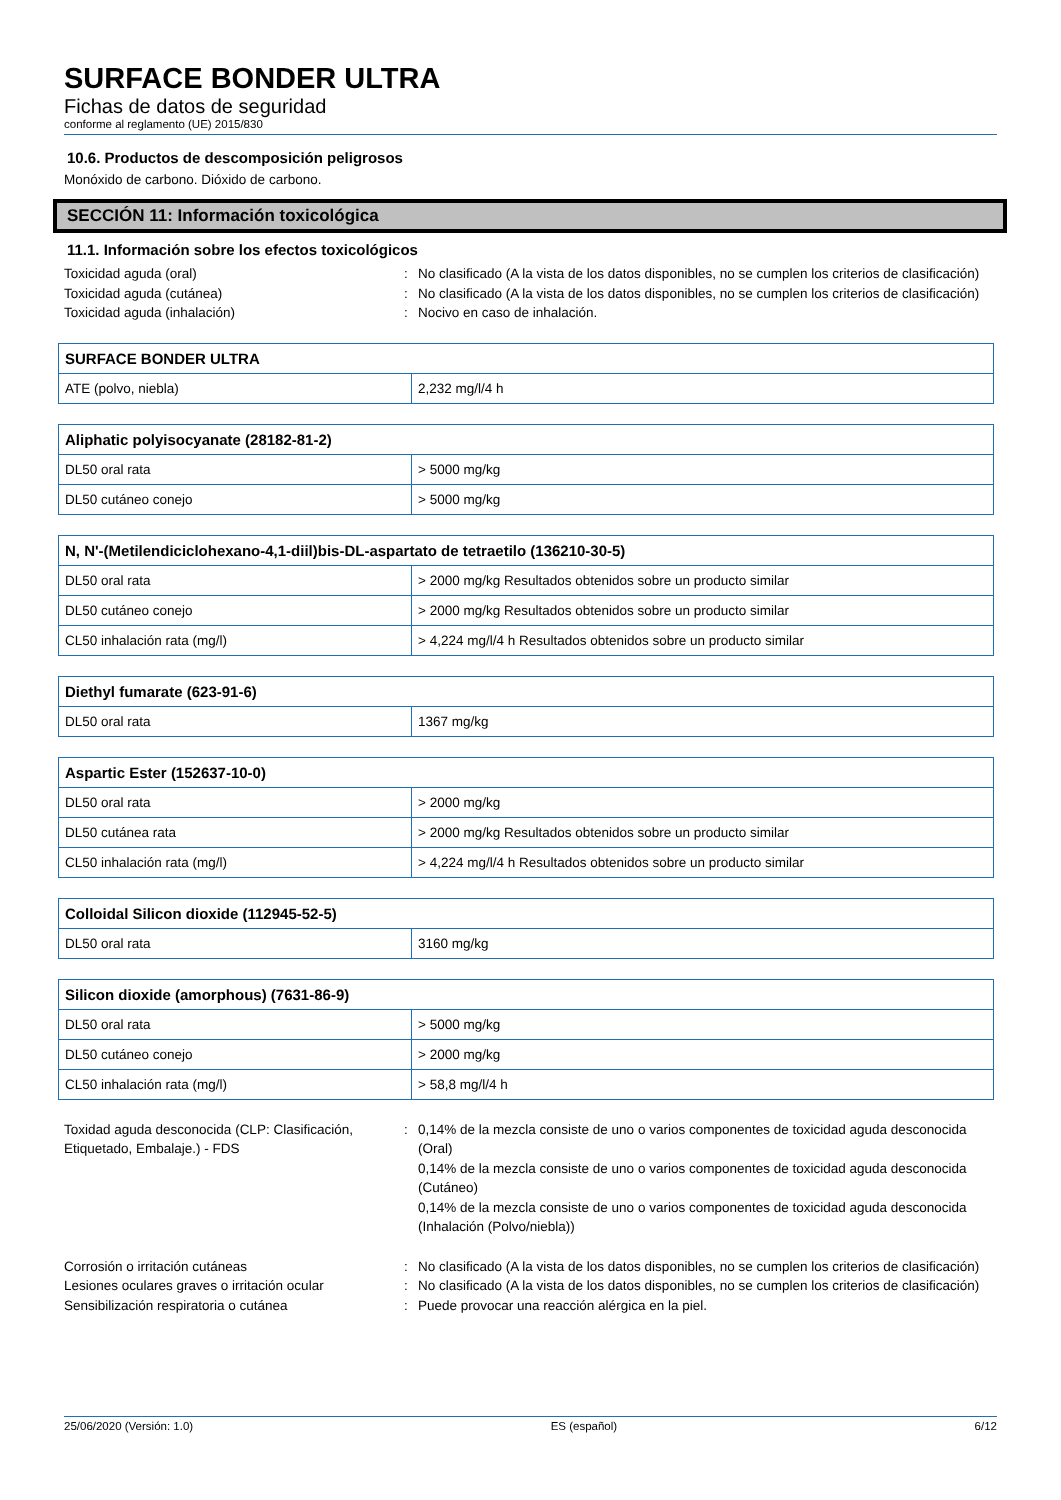SURFACE BONDER ULTRA
Fichas de datos de seguridad
conforme al reglamento (UE) 2015/830
10.6. Productos de descomposición peligrosos
Monóxido de carbono. Dióxido de carbono.
SECCIÓN 11: Información toxicológica
11.1. Información sobre los efectos toxicológicos
Toxicidad aguda (oral)
:
No clasificado (A la vista de los datos disponibles, no se cumplen los criterios de clasificación)
Toxicidad aguda (cutánea)
:
No clasificado (A la vista de los datos disponibles, no se cumplen los criterios de clasificación)
Toxicidad aguda (inhalación)
:
Nocivo en caso de inhalación.
| SURFACE BONDER ULTRA | |
| --- | --- |
| ATE (polvo, niebla) | 2,232 mg/l/4 h |
| Aliphatic polyisocyanate (28182-81-2) | |
| --- | --- |
| DL50 oral rata | > 5000 mg/kg |
| DL50 cutáneo conejo | > 5000 mg/kg |
| N, N'-(Metilendiciclohexano-4,1-diil)bis-DL-aspartato de tetraetilo (136210-30-5) | |
| --- | --- |
| DL50 oral rata | > 2000 mg/kg Resultados obtenidos sobre un producto similar |
| DL50 cutáneo conejo | > 2000 mg/kg Resultados obtenidos sobre un producto similar |
| CL50 inhalación rata (mg/l) | > 4,224 mg/l/4 h Resultados obtenidos sobre un producto similar |
| Diethyl fumarate (623-91-6) | |
| --- | --- |
| DL50 oral rata | 1367 mg/kg |
| Aspartic Ester (152637-10-0) | |
| --- | --- |
| DL50 oral rata | > 2000 mg/kg |
| DL50 cutánea rata | > 2000 mg/kg Resultados obtenidos sobre un producto similar |
| CL50 inhalación rata (mg/l) | > 4,224 mg/l/4 h Resultados obtenidos sobre un producto similar |
| Colloidal Silicon dioxide (112945-52-5) | |
| --- | --- |
| DL50 oral rata | 3160 mg/kg |
| Silicon dioxide (amorphous) (7631-86-9) | |
| --- | --- |
| DL50 oral rata | > 5000 mg/kg |
| DL50 cutáneo conejo | > 2000 mg/kg |
| CL50 inhalación rata (mg/l) | > 58,8 mg/l/4 h |
Toxidad aguda desconocida (CLP: Clasificación, Etiquetado, Embalaje.) - FDS
:
0,14% de la mezcla consiste de uno o varios componentes de toxicidad aguda desconocida (Oral)
0,14% de la mezcla consiste de uno o varios componentes de toxicidad aguda desconocida (Cutáneo)
0,14% de la mezcla consiste de uno o varios componentes de toxicidad aguda desconocida (Inhalación (Polvo/niebla))
Corrosión o irritación cutáneas
:
No clasificado (A la vista de los datos disponibles, no se cumplen los criterios de clasificación)
Lesiones oculares graves o irritación ocular
:
No clasificado (A la vista de los datos disponibles, no se cumplen los criterios de clasificación)
Sensibilización respiratoria o cutánea
:
Puede provocar una reacción alérgica en la piel.
25/06/2020 (Versión: 1.0) ES (español) 6/12